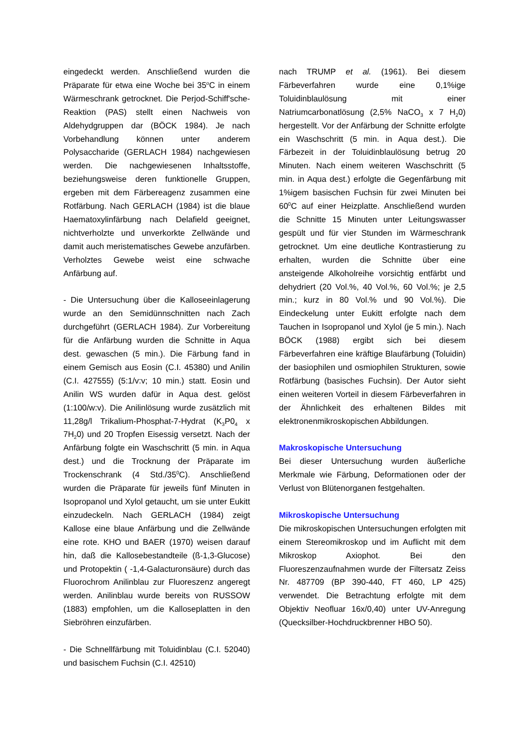eingedeckt werden. Anschließend wurden die Präparate für etwa eine Woche bei 35<sup>o</sup>C in einem Wärmeschrank getrocknet. Die Perjod-Schiff'sche-Reaktion (PAS) stellt einen Nachweis von Aldehydgruppen dar (BÖCK 1984). Je nach Vorbehandlung können unter anderem Polysaccharide (GERLACH 1984) nachgewiesen werden. Die nachgewiesenen Inhaltsstoffe, beziehungsweise deren funktionelle Gruppen, ergeben mit dem Färbereagenz zusammen eine Rotfärbung. Nach GERLACH (1984) ist die blaue Haematoxylinfärbung nach Delafield geeignet, nichtverholzte und unverkorkte Zellwände und damit auch meristematisches Gewebe anzufärben. Verholztes Gewebe weist eine schwache Anfärbung auf.
- Die Untersuchung über die Kalloseeinlagerung wurde an den Semidünnschnitten nach Zach durchgeführt (GERLACH 1984). Zur Vorbereitung für die Anfärbung wurden die Schnitte in Aqua dest. gewaschen (5 min.). Die Färbung fand in einem Gemisch aus Eosin (C.I. 45380) und Anilin (C.I. 427555) (5:1/v:v; 10 min.) statt. Eosin und Anilin WS wurden dafür in Aqua dest. gelöst (1:100/w:v). Die Anilinlösung wurde zusätzlich mit 11,28g/l Trikalium-Phosphat-7-Hydrat (K<sub>3</sub>P0<sub>4</sub> x 7H<sub>2</sub>0) und 20 Tropfen Eisessig versetzt. Nach der Anfärbung folgte ein Waschschritt (5 min. in Aqua dest.) und die Trocknung der Präparate im Trockenschrank (4 Std./35<sup>0</sup>C). Anschließend wurden die Präparate für jeweils fünf Minuten in Isopropanol und Xylol getaucht, um sie unter Eukitt einzudeckeln. Nach GERLACH (1984) zeigt Kallose eine blaue Anfärbung und die Zellwände eine rote. KHO und BAER (1970) weisen darauf hin, daß die Kallosebestandteile (ß-1,3-Glucose) und Protopektin ( -1,4-Galacturonsäure) durch das Fluorochrom Anilinblau zur Fluoreszenz angeregt werden. Anilinblau wurde bereits von RUSSOW (1883) empfohlen, um die Kalloseplatten in den Siebröhren einzufärben.
- Die Schnellfärbung mit Toluidinblau (C.I. 52040) und basischem Fuchsin (C.I. 42510)
nach TRUMP et al. (1961). Bei diesem Färbeverfahren wurde eine 0,1%ige Toluidinblaulösung mit einer Natriumcarbonatlösung (2,5% NaCO<sub>3</sub> x 7 H<sub>2</sub>0) hergestellt. Vor der Anfärbung der Schnitte erfolgte ein Waschschritt (5 min. in Aqua dest.). Die Färbezeit in der Toluidinblaulösung betrug 20 Minuten. Nach einem weiteren Waschschritt (5 min. in Aqua dest.) erfolgte die Gegenfärbung mit 1%igem basischen Fuchsin für zwei Minuten bei 60<sup>0</sup>C auf einer Heizplatte. Anschließend wurden die Schnitte 15 Minuten unter Leitungswasser gespült und für vier Stunden im Wärmeschrank getrocknet. Um eine deutliche Kontrastierung zu erhalten, wurden die Schnitte über eine ansteigende Alkoholreihe vorsichtig entfärbt und dehydriert (20 Vol.%, 40 Vol.%, 60 Vol.%; je 2,5 min.; kurz in 80 Vol.% und 90 Vol.%). Die Eindeckelung unter Eukitt erfolgte nach dem Tauchen in Isopropanol und Xylol (je 5 min.). Nach BÖCK (1988) ergibt sich bei diesem Färbeverfahren eine kräftige Blaufärbung (Toluidin) der basiophilen und osmiophilen Strukturen, sowie Rotfärbung (basisches Fuchsin). Der Autor sieht einen weiteren Vorteil in diesem Färbeverfahren in der Ähnlichkeit des erhaltenen Bildes mit elektronenmikroskopischen Abbildungen.
Makroskopische Untersuchung
Bei dieser Untersuchung wurden äußerliche Merkmale wie Färbung, Deformationen oder der Verlust von Blütenorganen festgehalten.
Mikroskopische Untersuchung
Die mikroskopischen Untersuchungen erfolgten mit einem Stereomikroskop und im Auflicht mit dem Mikroskop Axiophot. Bei den Fluoreszenzaufnahmen wurde der Filtersatz Zeiss Nr. 487709 (BP 390-440, FT 460, LP 425) verwendet. Die Betrachtung erfolgte mit dem Objektiv Neofluar 16x/0,40) unter UV-Anregung (Quecksilber-Hochdruckbrenner HBO 50).